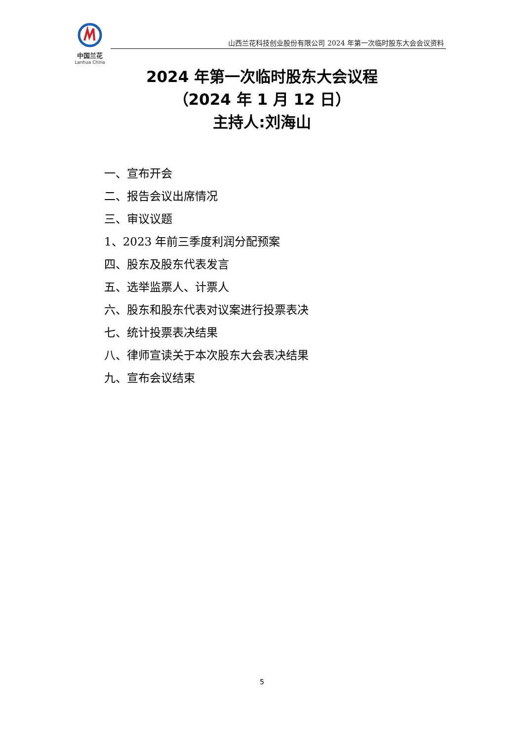中国兰花
Lanhua China
山西兰花科技创业股份有限公司 2024 年第一次临时股东大会会议资料
2024 年第一次临时股东大会议程
（2024 年 1 月 12 日）
主持人:刘海山
一、宣布开会
二、报告会议出席情况
三、审议议题
1、2023 年前三季度利润分配预案
四、股东及股东代表发言
五、选举监票人、计票人
六、股东和股东代表对议案进行投票表决
七、统计投票表决结果
八、律师宣读关于本次股东大会表决结果
九、宣布会议结束
5